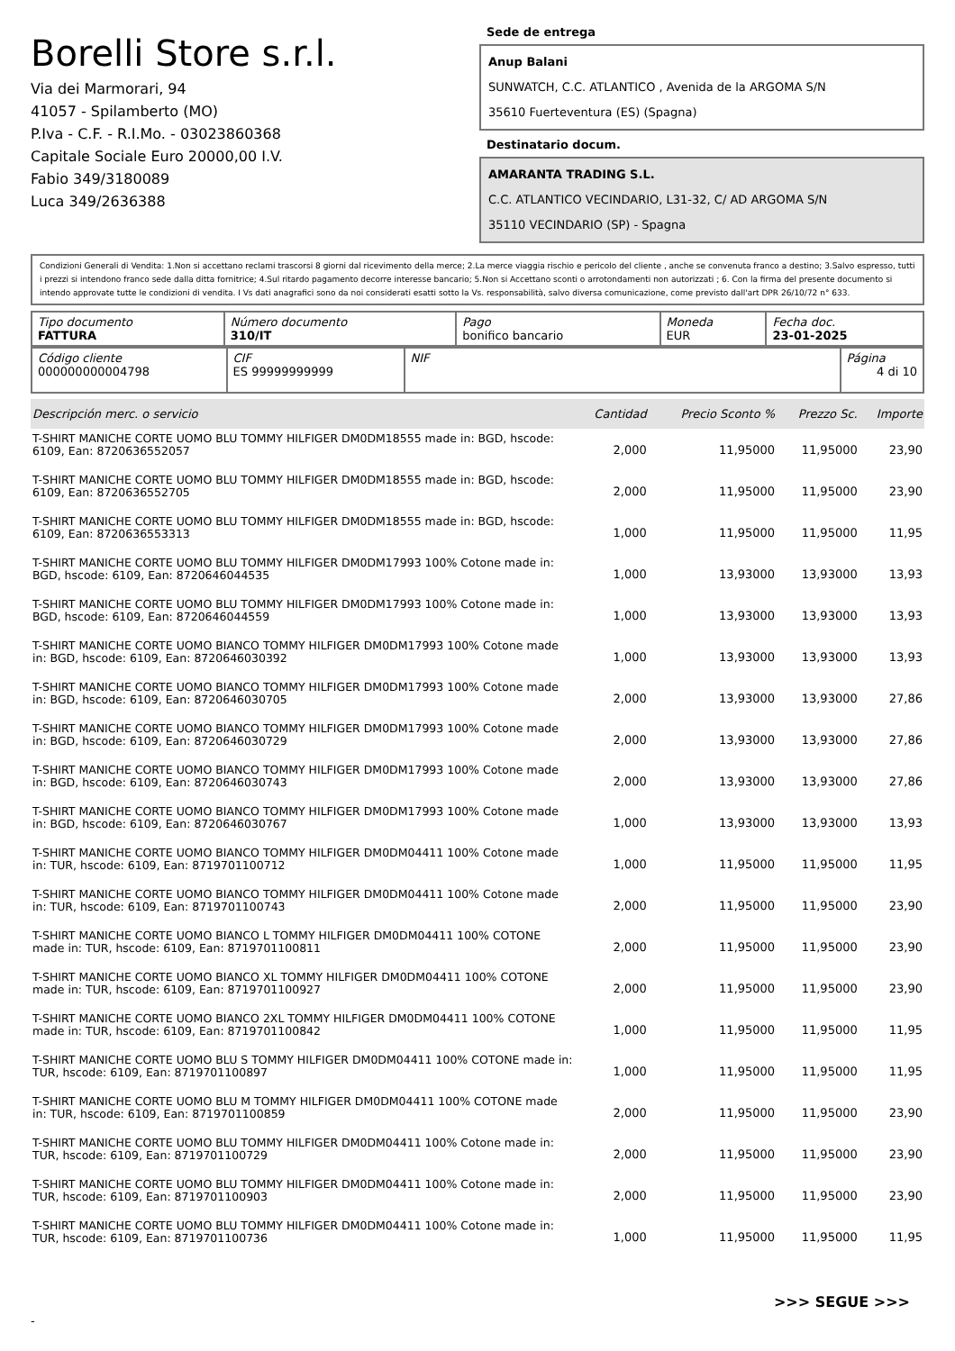Borelli Store s.r.l.
Via dei Marmorari, 94
41057 - Spilamberto (MO)
P.Iva - C.F. - R.I.Mo. - 03023860368
Capitale Sociale Euro 20000,00 I.V.
Fabio 349/3180089
Luca 349/2636388
Sede de entrega
Anup Balani
SUNWATCH, C.C. ATLANTICO , Avenida de la ARGOMA S/N
35610 Fuerteventura (ES) (Spagna)
Destinatario docum.
AMARANTA TRADING S.L.
C.C. ATLANTICO VECINDARIO, L31-32, C/ AD ARGOMA S/N
35110 VECINDARIO (SP) - Spagna
Condizioni Generali di Vendita: 1.Non si accettano reclami trascorsi 8 giorni dal ricevimento della merce; 2.La merce viaggia rischio e pericolo del cliente , anche se convenuta franco a destino; 3.Salvo espresso, tutti i prezzi si intendono franco sede dalla ditta fornitrice; 4.Sul ritardo pagamento decorre interesse bancario; 5.Non si Accettano sconti o arrotondamenti non autorizzati ; 6. Con la firma del presente documento si intendo approvate tutte le condizioni di vendita. I Vs dati anagrafici sono da noi considerati esatti sotto la Vs. responsabilità, salvo diversa comunicazione, come previsto dall'art DPR 26/10/72 n° 633.
| Tipo documento FATTURA | Número documento 310/IT | Pago bonifico bancario | Moneda EUR | Fecha doc. 23-01-2025 |
| Código cliente 000000000004798 | CIF ES 99999999999 | NIF | Página 4 di 10 |
| Descripción merc. o servicio | Cantidad | Precio Sconto % | Prezzo Sc. | Importe |
| --- | --- | --- | --- | --- |
| T-SHIRT MANICHE CORTE UOMO BLU TOMMY HILFIGER DM0DM18555 made in: BGD, hscode: 6109, Ean: 8720636552057 | 2,000 | 11,95000 | 11,95000 | 23,90 |
| T-SHIRT MANICHE CORTE UOMO BLU TOMMY HILFIGER DM0DM18555 made in: BGD, hscode: 6109, Ean: 8720636552705 | 2,000 | 11,95000 | 11,95000 | 23,90 |
| T-SHIRT MANICHE CORTE UOMO BLU TOMMY HILFIGER DM0DM18555 made in: BGD, hscode: 6109, Ean: 8720636553313 | 1,000 | 11,95000 | 11,95000 | 11,95 |
| T-SHIRT MANICHE CORTE UOMO BLU TOMMY HILFIGER DM0DM17993 100% Cotone made in: BGD, hscode: 6109, Ean: 8720646044535 | 1,000 | 13,93000 | 13,93000 | 13,93 |
| T-SHIRT MANICHE CORTE UOMO BLU TOMMY HILFIGER DM0DM17993 100% Cotone made in: BGD, hscode: 6109, Ean: 8720646044559 | 1,000 | 13,93000 | 13,93000 | 13,93 |
| T-SHIRT MANICHE CORTE UOMO BIANCO TOMMY HILFIGER DM0DM17993 100% Cotone made in: BGD, hscode: 6109, Ean: 8720646030392 | 1,000 | 13,93000 | 13,93000 | 13,93 |
| T-SHIRT MANICHE CORTE UOMO BIANCO TOMMY HILFIGER DM0DM17993 100% Cotone made in: BGD, hscode: 6109, Ean: 8720646030705 | 2,000 | 13,93000 | 13,93000 | 27,86 |
| T-SHIRT MANICHE CORTE UOMO BIANCO TOMMY HILFIGER DM0DM17993 100% Cotone made in: BGD, hscode: 6109, Ean: 8720646030729 | 2,000 | 13,93000 | 13,93000 | 27,86 |
| T-SHIRT MANICHE CORTE UOMO BIANCO TOMMY HILFIGER DM0DM17993 100% Cotone made in: BGD, hscode: 6109, Ean: 8720646030743 | 2,000 | 13,93000 | 13,93000 | 27,86 |
| T-SHIRT MANICHE CORTE UOMO BIANCO TOMMY HILFIGER DM0DM17993 100% Cotone made in: BGD, hscode: 6109, Ean: 8720646030767 | 1,000 | 13,93000 | 13,93000 | 13,93 |
| T-SHIRT MANICHE CORTE UOMO BIANCO TOMMY HILFIGER DM0DM04411 100% Cotone made in: TUR, hscode: 6109, Ean: 8719701100712 | 1,000 | 11,95000 | 11,95000 | 11,95 |
| T-SHIRT MANICHE CORTE UOMO BIANCO TOMMY HILFIGER DM0DM04411 100% Cotone made in: TUR, hscode: 6109, Ean: 8719701100743 | 2,000 | 11,95000 | 11,95000 | 23,90 |
| T-SHIRT MANICHE CORTE UOMO BIANCO L TOMMY HILFIGER DM0DM04411 100% COTONE made in: TUR, hscode: 6109, Ean: 8719701100811 | 2,000 | 11,95000 | 11,95000 | 23,90 |
| T-SHIRT MANICHE CORTE UOMO BIANCO XL TOMMY HILFIGER DM0DM04411 100% COTONE made in: TUR, hscode: 6109, Ean: 8719701100927 | 2,000 | 11,95000 | 11,95000 | 23,90 |
| T-SHIRT MANICHE CORTE UOMO BIANCO 2XL TOMMY HILFIGER DM0DM04411 100% COTONE made in: TUR, hscode: 6109, Ean: 8719701100842 | 1,000 | 11,95000 | 11,95000 | 11,95 |
| T-SHIRT MANICHE CORTE UOMO BLU S TOMMY HILFIGER DM0DM04411 100% COTONE made in: TUR, hscode: 6109, Ean: 8719701100897 | 1,000 | 11,95000 | 11,95000 | 11,95 |
| T-SHIRT MANICHE CORTE UOMO BLU M TOMMY HILFIGER DM0DM04411 100% COTONE made in: TUR, hscode: 6109, Ean: 8719701100859 | 2,000 | 11,95000 | 11,95000 | 23,90 |
| T-SHIRT MANICHE CORTE UOMO BLU TOMMY HILFIGER DM0DM04411 100% Cotone made in: TUR, hscode: 6109, Ean: 8719701100729 | 2,000 | 11,95000 | 11,95000 | 23,90 |
| T-SHIRT MANICHE CORTE UOMO BLU TOMMY HILFIGER DM0DM04411 100% Cotone made in: TUR, hscode: 6109, Ean: 8719701100903 | 2,000 | 11,95000 | 11,95000 | 23,90 |
| T-SHIRT MANICHE CORTE UOMO BLU TOMMY HILFIGER DM0DM04411 100% Cotone made in: TUR, hscode: 6109, Ean: 8719701100736 | 1,000 | 11,95000 | 11,95000 | 11,95 |
>>> SEGUE >>>
-